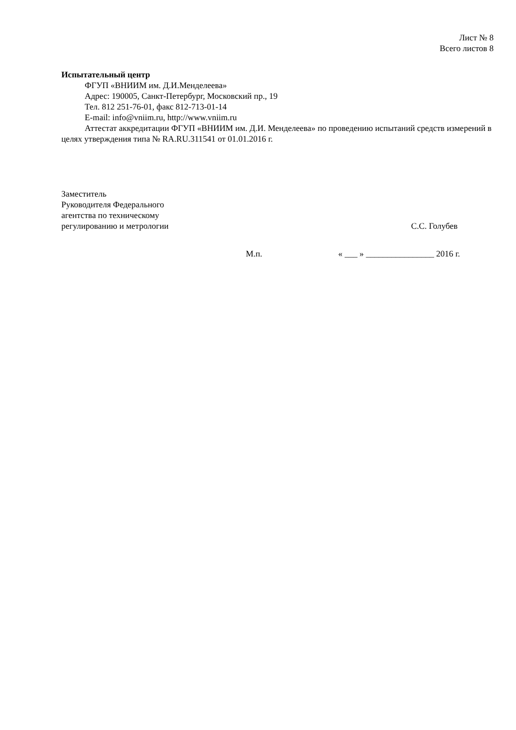Лист № 8
Всего листов 8
Испытательный центр
ФГУП «ВНИИМ им. Д.И.Менделеева»
Адрес: 190005, Санкт-Петербург, Московский пр., 19
Тел. 812 251-76-01, факс 812-713-01-14
E-mail: info@vniim.ru, http://www.vniim.ru
Аттестат аккредитации ФГУП «ВНИИМ им. Д.И. Менделеева» по проведению испытаний средств измерений в целях утверждения типа № RA.RU.311541 от 01.01.2016 г.
Заместитель
Руководителя Федерального
агентства по техническому
регулированию и метрологии
С.С. Голубев
М.п. « ___ » ________________ 2016 г.